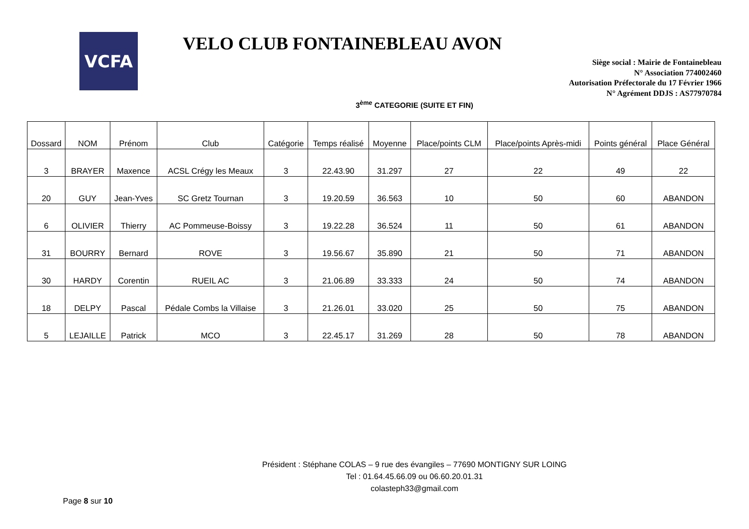VCFA
VELO CLUB FONTAINEBLEAU AVON
Siège social : Mairie de Fontainebleau
N° Association 774002460
Autorisation Préfectorale du 17 Février 1966
N° Agrément DDJS : AS77970784
3<sup>ème</sup> CATEGORIE (SUITE ET FIN)
| Dossard | NOM | Prénom | Club | Catégorie | Temps réalisé | Moyenne | Place/points CLM | Place/points Après-midi | Points général | Place Général |
| --- | --- | --- | --- | --- | --- | --- | --- | --- | --- | --- |
| 3 | BRAYER | Maxence | ACSL Crégy les Meaux | 3 | 22.43.90 | 31.297 | 27 | 22 | 49 | 22 |
| 20 | GUY | Jean-Yves | SC Gretz Tournan | 3 | 19.20.59 | 36.563 | 10 | 50 | 60 | ABANDON |
| 6 | OLIVIER | Thierry | AC Pommeuse-Boissy | 3 | 19.22.28 | 36.524 | 11 | 50 | 61 | ABANDON |
| 31 | BOURRY | Bernard | ROVE | 3 | 19.56.67 | 35.890 | 21 | 50 | 71 | ABANDON |
| 30 | HARDY | Corentin | RUEIL AC | 3 | 21.06.89 | 33.333 | 24 | 50 | 74 | ABANDON |
| 18 | DELPY | Pascal | Pédale Combs la Villaise | 3 | 21.26.01 | 33.020 | 25 | 50 | 75 | ABANDON |
| 5 | LEJAILLE | Patrick | MCO | 3 | 22.45.17 | 31.269 | 28 | 50 | 78 | ABANDON |
Président : Stéphane COLAS – 9 rue des évangiles – 77690 MONTIGNY SUR LOING
Tel : 01.64.45.66.09 ou 06.60.20.01.31
colasteph33@gmail.com
Page 8 sur 10